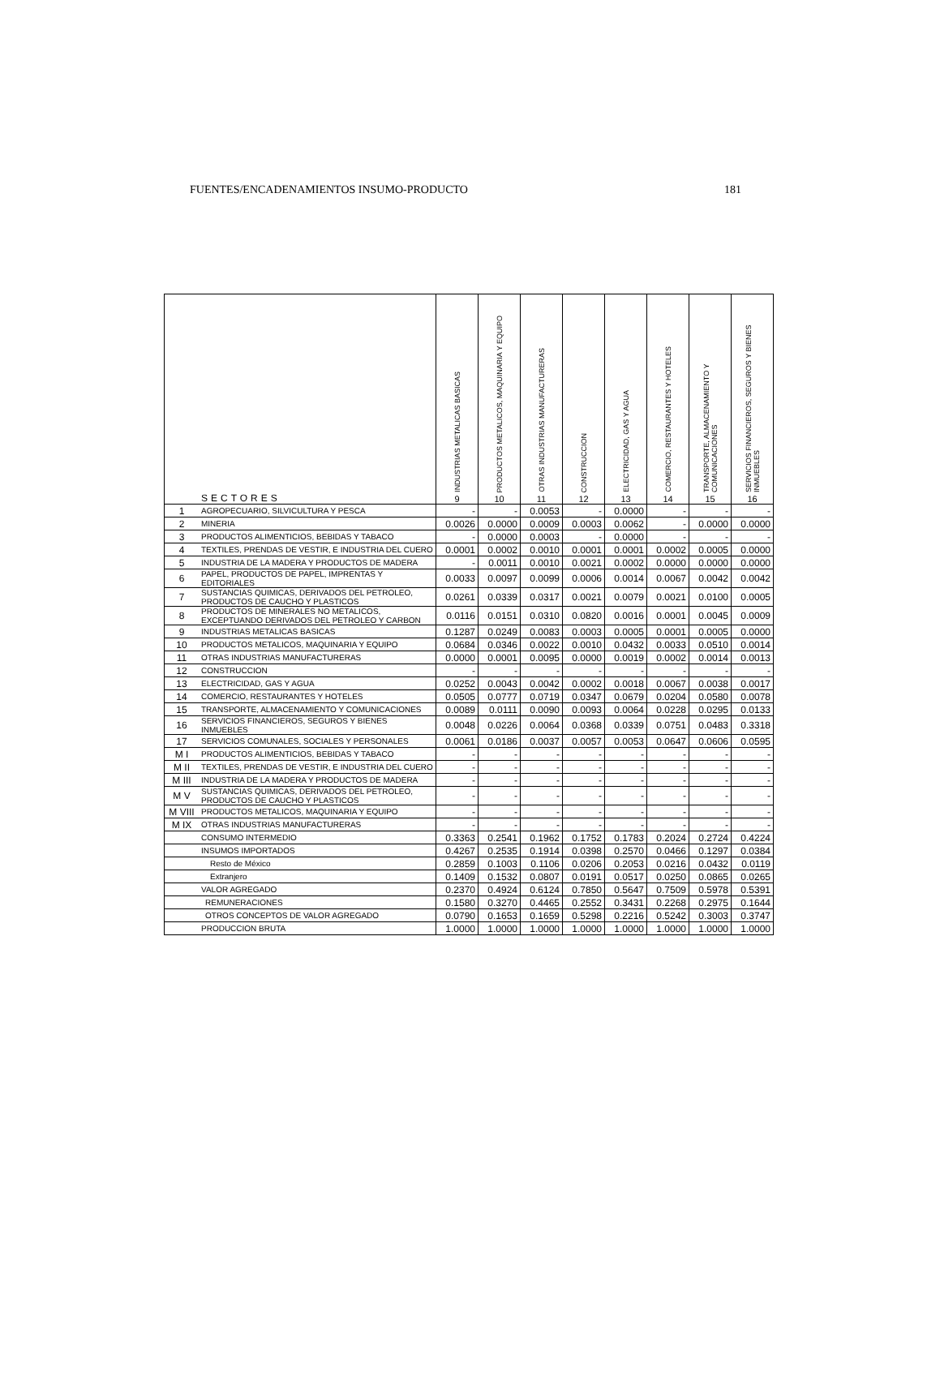FUENTES/ENCADENAMIENTOS INSUMO-PRODUCTO 181
| SECTORES | | INDUSTRIAS METALICAS BASICAS 9 | PRODUCTOS METALICOS, MAQUINARIA Y EQUIPO 10 | OTRAS INDUSTRIAS MANUFACTURERAS 11 | CONSTRUCCION 12 | ELECTRICIDAD, GAS Y AGUA 13 | COMERCIO, RESTAURANTES Y HOTELES 14 | TRANSPORTE, ALMACENAMIENTO Y COMUNICACIONES 15 | SERVICIOS FINANCIEROS, SEGUROS Y BIENES INMUEBLES 16 |
| --- | --- | --- | --- | --- | --- | --- | --- | --- | --- |
| 1 | AGROPECUARIO, SILVICULTURA Y PESCA | - | - | 0.0053 | - | 0.0000 | - | - | - |
| 2 | MINERIA | 0.0026 | 0.0000 | 0.0009 | 0.0003 | 0.0062 | - | 0.0000 | 0.0000 |
| 3 | PRODUCTOS ALIMENTICIOS, BEBIDAS Y TABACO | - | 0.0000 | 0.0003 | - | 0.0000 | - | - | - |
| 4 | TEXTILES, PRENDAS DE VESTIR, E INDUSTRIA DEL CUERO | 0.0001 | 0.0002 | 0.0010 | 0.0001 | 0.0001 | 0.0002 | 0.0005 | 0.0000 |
| 5 | INDUSTRIA DE LA MADERA Y PRODUCTOS DE MADERA | - | 0.0011 | 0.0010 | 0.0021 | 0.0002 | 0.0000 | 0.0000 | 0.0000 |
| 6 | PAPEL, PRODUCTOS DE PAPEL, IMPRENTAS Y EDITORIALES | 0.0033 | 0.0097 | 0.0099 | 0.0006 | 0.0014 | 0.0067 | 0.0042 | 0.0042 |
| 7 | SUSTANCIAS QUIMICAS, DERIVADOS DEL PETROLEO, PRODUCTOS DE CAUCHO Y PLASTICOS | 0.0261 | 0.0339 | 0.0317 | 0.0021 | 0.0079 | 0.0021 | 0.0100 | 0.0005 |
| 8 | PRODUCTOS DE MINERALES NO METALICOS, EXCEPTUANDO DERIVADOS DEL PETROLEO Y CARBON | 0.0116 | 0.0151 | 0.0310 | 0.0820 | 0.0016 | 0.0001 | 0.0045 | 0.0009 |
| 9 | INDUSTRIAS METALICAS BASICAS | 0.1287 | 0.0249 | 0.0083 | 0.0003 | 0.0005 | 0.0001 | 0.0005 | 0.0000 |
| 10 | PRODUCTOS METALICOS, MAQUINARIA Y EQUIPO | 0.0684 | 0.0346 | 0.0022 | 0.0010 | 0.0432 | 0.0033 | 0.0510 | 0.0014 |
| 11 | OTRAS INDUSTRIAS MANUFACTURERAS | 0.0000 | 0.0001 | 0.0095 | 0.0000 | 0.0019 | 0.0002 | 0.0014 | 0.0013 |
| 12 | CONSTRUCCION | - | - | - | - | - | - | - | - |
| 13 | ELECTRICIDAD, GAS Y AGUA | 0.0252 | 0.0043 | 0.0042 | 0.0002 | 0.0018 | 0.0067 | 0.0038 | 0.0017 |
| 14 | COMERCIO, RESTAURANTES Y HOTELES | 0.0505 | 0.0777 | 0.0719 | 0.0347 | 0.0679 | 0.0204 | 0.0580 | 0.0078 |
| 15 | TRANSPORTE, ALMACENAMIENTO Y COMUNICACIONES | 0.0089 | 0.0111 | 0.0090 | 0.0093 | 0.0064 | 0.0228 | 0.0295 | 0.0133 |
| 16 | SERVICIOS FINANCIEROS, SEGUROS Y BIENES INMUEBLES | 0.0048 | 0.0226 | 0.0064 | 0.0368 | 0.0339 | 0.0751 | 0.0483 | 0.3318 |
| 17 | SERVICIOS COMUNALES, SOCIALES Y PERSONALES | 0.0061 | 0.0186 | 0.0037 | 0.0057 | 0.0053 | 0.0647 | 0.0606 | 0.0595 |
| M I | PRODUCTOS ALIMENTICIOS, BEBIDAS Y TABACO | - | - | - | - | - | - | - | - |
| M II | TEXTILES, PRENDAS DE VESTIR, E INDUSTRIA DEL CUERO | - | - | - | - | - | - | - | - |
| M III | INDUSTRIA DE LA MADERA Y PRODUCTOS DE MADERA | - | - | - | - | - | - | - | - |
| M V | SUSTANCIAS QUIMICAS, DERIVADOS DEL PETROLEO, PRODUCTOS DE CAUCHO Y PLASTICOS | - | - | - | - | - | - | - | - |
| M VIII | PRODUCTOS METALICOS, MAQUINARIA Y EQUIPO | - | - | - | - | - | - | - | - |
| M IX | OTRAS INDUSTRIAS MANUFACTURERAS | - | - | - | - | - | - | - | - |
| | CONSUMO INTERMEDIO | 0.3363 | 0.2541 | 0.1962 | 0.1752 | 0.1783 | 0.2024 | 0.2724 | 0.4224 |
| | INSUMOS IMPORTADOS | 0.4267 | 0.2535 | 0.1914 | 0.0398 | 0.2570 | 0.0466 | 0.1297 | 0.0384 |
| | Resto de México | 0.2859 | 0.1003 | 0.1106 | 0.0206 | 0.2053 | 0.0216 | 0.0432 | 0.0119 |
| | Extranjero | 0.1409 | 0.1532 | 0.0807 | 0.0191 | 0.0517 | 0.0250 | 0.0865 | 0.0265 |
| | VALOR AGREGADO | 0.2370 | 0.4924 | 0.6124 | 0.7850 | 0.5647 | 0.7509 | 0.5978 | 0.5391 |
| | REMUNERACIONES | 0.1580 | 0.3270 | 0.4465 | 0.2552 | 0.3431 | 0.2268 | 0.2975 | 0.1644 |
| | OTROS CONCEPTOS DE VALOR AGREGADO | 0.0790 | 0.1653 | 0.1659 | 0.5298 | 0.2216 | 0.5242 | 0.3003 | 0.3747 |
| | PRODUCCION BRUTA | 1.0000 | 1.0000 | 1.0000 | 1.0000 | 1.0000 | 1.0000 | 1.0000 | 1.0000 |